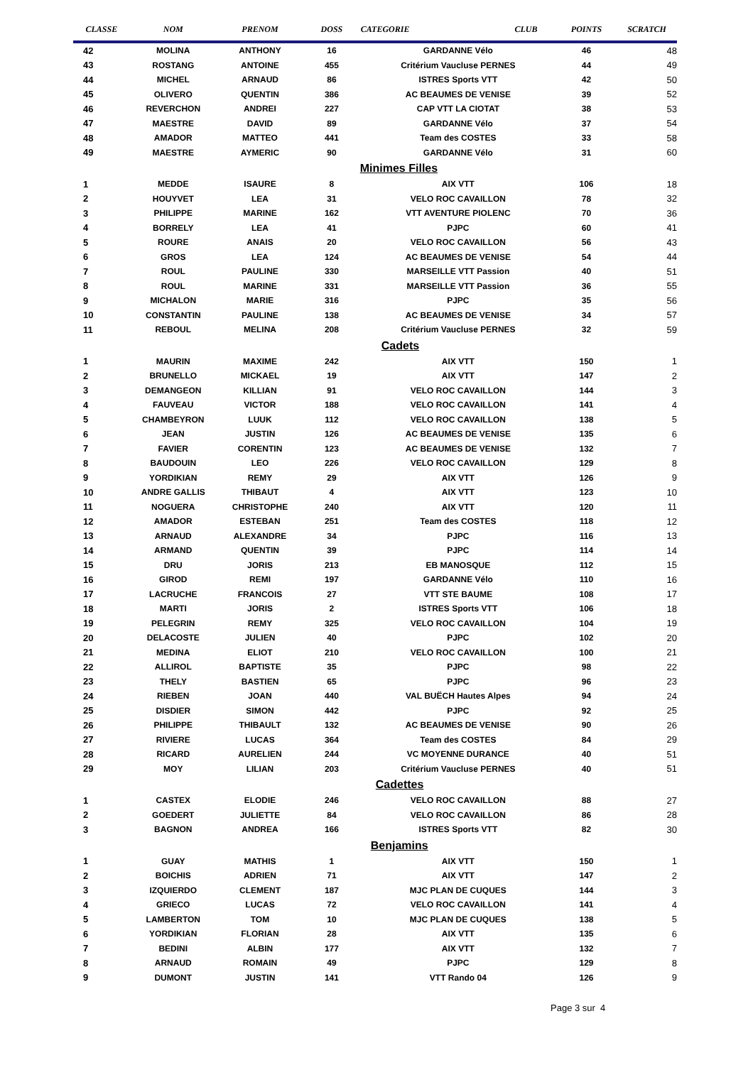| CLASSE | NOM | PRENOM | DOSS | CATEGORIE | CLUB | POINTS | SCRATCH |
| --- | --- | --- | --- | --- | --- | --- | --- |
| 42 | MOLINA | ANTHONY | 16 | GARDANNE Vélo | | 46 | 48 |
| 43 | ROSTANG | ANTOINE | 455 | Critérium Vaucluse PERNES | | 44 | 49 |
| 44 | MICHEL | ARNAUD | 86 | ISTRES Sports VTT | | 42 | 50 |
| 45 | OLIVERO | QUENTIN | 386 | AC BEAUMES DE VENISE | | 39 | 52 |
| 46 | REVERCHON | ANDREI | 227 | CAP VTT LA CIOTAT | | 38 | 53 |
| 47 | MAESTRE | DAVID | 89 | GARDANNE Vélo | | 37 | 54 |
| 48 | AMADOR | MATTEO | 441 | Team des COSTES | | 33 | 58 |
| 49 | MAESTRE | AYMERIC | 90 | GARDANNE Vélo | | 31 | 60 |
| | | | | Minimes Filles | | | |
| 1 | MEDDE | ISAURE | 8 | AIX VTT | | 106 | 18 |
| 2 | HOUYVET | LEA | 31 | VELO ROC CAVAILLON | | 78 | 32 |
| 3 | PHILIPPE | MARINE | 162 | VTT AVENTURE PIOLENC | | 70 | 36 |
| 4 | BORRELY | LEA | 41 | PJPC | | 60 | 41 |
| 5 | ROURE | ANAIS | 20 | VELO ROC CAVAILLON | | 56 | 43 |
| 6 | GROS | LEA | 124 | AC BEAUMES DE VENISE | | 54 | 44 |
| 7 | ROUL | PAULINE | 330 | MARSEILLE VTT Passion | | 40 | 51 |
| 8 | ROUL | MARINE | 331 | MARSEILLE VTT Passion | | 36 | 55 |
| 9 | MICHALON | MARIE | 316 | PJPC | | 35 | 56 |
| 10 | CONSTANTIN | PAULINE | 138 | AC BEAUMES DE VENISE | | 34 | 57 |
| 11 | REBOUL | MELINA | 208 | Critérium Vaucluse PERNES | | 32 | 59 |
| | | | | Cadets | | | |
| 1 | MAURIN | MAXIME | 242 | AIX VTT | | 150 | 1 |
| 2 | BRUNELLO | MICKAEL | 19 | AIX VTT | | 147 | 2 |
| 3 | DEMANGEON | KILLIAN | 91 | VELO ROC CAVAILLON | | 144 | 3 |
| 4 | FAUVEAU | VICTOR | 188 | VELO ROC CAVAILLON | | 141 | 4 |
| 5 | CHAMBEYRON | LUUK | 112 | VELO ROC CAVAILLON | | 138 | 5 |
| 6 | JEAN | JUSTIN | 126 | AC BEAUMES DE VENISE | | 135 | 6 |
| 7 | FAVIER | CORENTIN | 123 | AC BEAUMES DE VENISE | | 132 | 7 |
| 8 | BAUDOUIN | LEO | 226 | VELO ROC CAVAILLON | | 129 | 8 |
| 9 | YORDIKIAN | REMY | 29 | AIX VTT | | 126 | 9 |
| 10 | ANDRE GALLIS | THIBAUT | 4 | AIX VTT | | 123 | 10 |
| 11 | NOGUERA | CHRISTOPHE | 240 | AIX VTT | | 120 | 11 |
| 12 | AMADOR | ESTEBAN | 251 | Team des COSTES | | 118 | 12 |
| 13 | ARNAUD | ALEXANDRE | 34 | PJPC | | 116 | 13 |
| 14 | ARMAND | QUENTIN | 39 | PJPC | | 114 | 14 |
| 15 | DRU | JORIS | 213 | EB MANOSQUE | | 112 | 15 |
| 16 | GIROD | REMI | 197 | GARDANNE Vélo | | 110 | 16 |
| 17 | LACRUCHE | FRANCOIS | 27 | VTT STE BAUME | | 108 | 17 |
| 18 | MARTI | JORIS | 2 | ISTRES Sports VTT | | 106 | 18 |
| 19 | PELEGRIN | REMY | 325 | VELO ROC CAVAILLON | | 104 | 19 |
| 20 | DELACOSTE | JULIEN | 40 | PJPC | | 102 | 20 |
| 21 | MEDINA | ELIOT | 210 | VELO ROC CAVAILLON | | 100 | 21 |
| 22 | ALLIROL | BAPTISTE | 35 | PJPC | | 98 | 22 |
| 23 | THELY | BASTIEN | 65 | PJPC | | 96 | 23 |
| 24 | RIEBEN | JOAN | 440 | VAL BUËCH Hautes Alpes | | 94 | 24 |
| 25 | DISDIER | SIMON | 442 | PJPC | | 92 | 25 |
| 26 | PHILIPPE | THIBAULT | 132 | AC BEAUMES DE VENISE | | 90 | 26 |
| 27 | RIVIERE | LUCAS | 364 | Team des COSTES | | 84 | 29 |
| 28 | RICARD | AURELIEN | 244 | VC MOYENNE DURANCE | | 40 | 51 |
| 29 | MOY | LILIAN | 203 | Critérium Vaucluse PERNES | | 40 | 51 |
| | | | | Cadettes | | | |
| 1 | CASTEX | ELODIE | 246 | VELO ROC CAVAILLON | | 88 | 27 |
| 2 | GOEDERT | JULIETTE | 84 | VELO ROC CAVAILLON | | 86 | 28 |
| 3 | BAGNON | ANDREA | 166 | ISTRES Sports VTT | | 82 | 30 |
| | | | | Benjamins | | | |
| 1 | GUAY | MATHIS | 1 | AIX VTT | | 150 | 1 |
| 2 | BOICHIS | ADRIEN | 71 | AIX VTT | | 147 | 2 |
| 3 | IZQUIERDO | CLEMENT | 187 | MJC PLAN DE CUQUES | | 144 | 3 |
| 4 | GRIECO | LUCAS | 72 | VELO ROC CAVAILLON | | 141 | 4 |
| 5 | LAMBERTON | TOM | 10 | MJC PLAN DE CUQUES | | 138 | 5 |
| 6 | YORDIKIAN | FLORIAN | 28 | AIX VTT | | 135 | 6 |
| 7 | BEDINI | ALBIN | 177 | AIX VTT | | 132 | 7 |
| 8 | ARNAUD | ROMAIN | 49 | PJPC | | 129 | 8 |
| 9 | DUMONT | JUSTIN | 141 | VTT Rando 04 | | 126 | 9 |
Page 3 sur 4